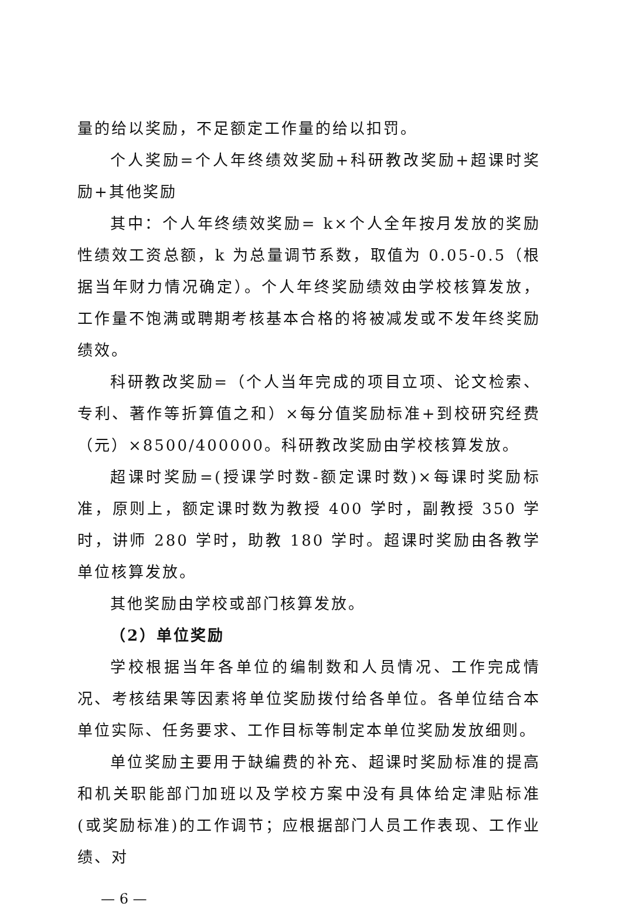量的给以奖励，不足额定工作量的给以扣罚。
个人奖励=个人年终绩效奖励+科研教改奖励+超课时奖励+其他奖励
其中：个人年终绩效奖励= k×个人全年按月发放的奖励性绩效工资总额，k 为总量调节系数，取值为 0.05-0.5（根据当年财力情况确定）。个人年终奖励绩效由学校核算发放，工作量不饱满或聘期考核基本合格的将被减发或不发年终奖励绩效。
科研教改奖励=（个人当年完成的项目立项、论文检索、专利、著作等折算值之和）×每分值奖励标准+到校研究经费（元）×8500/400000。科研教改奖励由学校核算发放。
超课时奖励=(授课学时数-额定课时数)×每课时奖励标准，原则上，额定课时数为教授 400 学时，副教授 350 学时，讲师 280 学时，助教 180 学时。超课时奖励由各教学单位核算发放。
其他奖励由学校或部门核算发放。
（2）单位奖励
学校根据当年各单位的编制数和人员情况、工作完成情况、考核结果等因素将单位奖励拨付给各单位。各单位结合本单位实际、任务要求、工作目标等制定本单位奖励发放细则。
单位奖励主要用于缺编费的补充、超课时奖励标准的提高和机关职能部门加班以及学校方案中没有具体给定津贴标准(或奖励标准)的工作调节；应根据部门人员工作表现、工作业绩、对
— 6 —